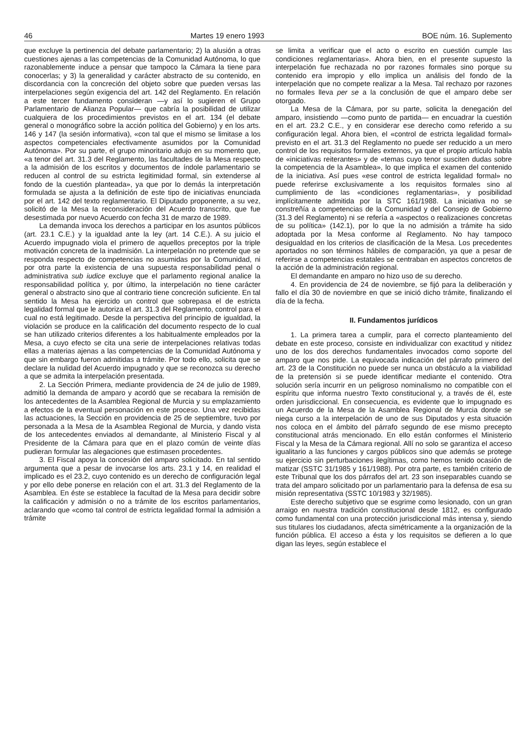46 Martes 19 enero 1993 BOE núm. 16. Suplemento
que excluye la pertinencia del debate parlamentario; 2) la alusión a otras cuestiones ajenas a las competencias de la Comunidad Autónoma, lo que razonablemente induce a pensar que tampoco la Cámara la tiene para conocerlas; y 3) la generalidad y carácter abstracto de su contenido, en discordancia con la concreción del objeto sobre que pueden versas las interpelaciones según exigencia del art. 142 del Reglamento. En relación a este tercer fundamento consideran —y así lo sugieren el Grupo Parlamentario de Alianza Popular— que cabría la posibilidad de utilizar cualquiera de los procedimientos previstos en el art. 134 (el debate general o monográfico sobre la acción política del Gobierno) y en los arts. 146 y 147 (la sesión informativa), «con tal que el mismo se limitase a los aspectos competenciales efectivamente asumidos por la Comunidad Autónoma». Por su parte, el grupo minoritario adujo en su momento que, «a tenor del art. 31.3 del Reglamento, las facultades de la Mesa respecto a la admisión de los escritos y documentos de índole parlamentario se reducen al control de su estricta legitimidad formal, sin extenderse al fondo de la cuestión planteada», ya que por lo demás la interpretación formulada se ajusta a la definición de este tipo de iniciativas enunciada por el art. 142 del texto reglamentario. El Diputado proponente, a su vez, solicitó de la Mesa la reconsideración del Acuerdo transcrito, que fue desestimada por nuevo Acuerdo con fecha 31 de marzo de 1989.
La demanda invoca los derechos a participar en los asuntos públicos (art. 23.1 C.E.) y la igualdad ante la ley (art. 14 C.E.). A su juicio el Acuerdo impugnado viola el primero de aquellos preceptos por la triple motivación concreta de la inadmisión. La interpelación no pretende que se responda respecto de competencias no asumidas por la Comunidad, ni por otra parte la existencia de una supuesta responsabilidad penal o administrativa sub iudice excluye que el parlamento regional analice la responsabilidad política y, por último, la interpelación no tiene carácter general o abstracto sino que al contrario tiene concreción suficiente. En tal sentido la Mesa ha ejercido un control que sobrepasa el de estricta legalidad formal que le autoriza el art. 31.3 del Reglamento, control para el cual no está legitimado. Desde la perspectiva del principio de igualdad, la violación se produce en la calificación del documento respecto de lo cual se han utilizado criterios diferentes a los habitualmente empleados por la Mesa, a cuyo efecto se cita una serie de interpelaciones relativas todas ellas a materias ajenas a las competencias de la Comunidad Autónoma y que sin embargo fueron admitidas a trámite. Por todo ello, solicita que se declare la nulidad del Acuerdo impugnado y que se reconozca su derecho a que se admita la interpelación presentada.
2. La Sección Primera, mediante providencia de 24 de julio de 1989, admitió la demanda de amparo y acordó que se recabara la remisión de los antecedentes de la Asamblea Regional de Murcia y su emplazamiento a efectos de la eventual personación en este proceso. Una vez recibidas las actuaciones, la Sección en providencia de 25 de septiembre, tuvo por personada a la Mesa de la Asamblea Regional de Murcia, y dando vista de los antecedentes enviados al demandante, al Ministerio Fiscal y al Presidente de la Cámara para que en el plazo común de veinte días pudieran formular las alegaciones que estimasen procedentes.
3. El Fiscal apoya la concesión del amparo solicitado. En tal sentido argumenta que a pesar de invocarse los arts. 23.1 y 14, en realidad el implicado es el 23.2, cuyo contenido es un derecho de configuración legal y por ello debe ponerse en relación con el art. 31.3 del Reglamento de la Asamblea. En éste se establece la facultad de la Mesa para decidir sobre la calificación y admisión o no a trámite de los escritos parlamentarios, aclarando que «como tal control de estricta legalidad formal la admisión a trámite
se limita a verificar que el acto o escrito en cuestión cumple las condiciones reglamentarias». Ahora bien, en el presente supuesto la interpelación fue rechazada no por razones formales sino porque su contenido era impropio y ello implica un análisis del fondo de la interpelación que no compete realizar a la Mesa. Tal rechazo por razones no formales lleva per se a la conclusión de que el amparo debe ser otorgado.
La Mesa de la Cámara, por su parte, solicita la denegación del amparo, insistiendo —como punto de partida— en encuadrar la cuestión en el art. 23.2 C.E., y en considerar ese derecho como referido a su configuración legal. Ahora bien, el «control de estricta legalidad formal» previsto en el art. 31.3 del Reglamento no puede ser reducido a un mero control de los requisitos formales externos, ya que el propio artículo habla de «iniciativas reiterantes» y de «temas cuyo tenor susciten dudas sobre la competencia de la Asamblea», lo que implica el examen del contenido de la iniciativa. Así pues «ese control de estricta legalidad formal» no puede referirse exclusivamente a los requisitos formales sino al cumplimiento de las «condiciones reglamentarias», y posibilidad implícitamente admitida por la STC 161/1988. La iniciativa no se constreñía a competencias de la Comunidad y del Consejo de Gobierno (31.3 del Reglamento) ni se refería a «aspectos o realizaciones concretas de su política» (142.1), por lo que la no admisión a trámite ha sido adoptada por la Mesa conforme al Reglamento. No hay tampoco desigualdad en los criterios de clasificación de la Mesa. Los precedentes aportados no son términos hábiles de comparación, ya que a pesar de referirse a competencias estatales se centraban en aspectos concretos de la acción de la administración regional.
El demandante en amparo no hizo uso de su derecho.
4. En providencia de 24 de noviembre, se fijó para la deliberación y fallo el día 30 de noviembre en que se inició dicho trámite, finalizando el día de la fecha.
II. Fundamentos jurídicos
1. La primera tarea a cumplir, para el correcto planteamiento del debate en este proceso, consiste en individualizar con exactitud y nitidez uno de los dos derechos fundamentales invocados como soporte del amparo que nos pide. La equivocada indicación del párrafo primero del art. 23 de la Constitución no puede ser nunca un obstáculo a la viabilidad de la pretensión si se puede identificar mediante el contenido. Otra solución sería incurrir en un peligroso nominalismo no compatible con el espíritu que informa nuestro Texto constitucional y, a través de él, este orden jurisdiccional. En consecuencia, es evidente que lo impugnado es un Acuerdo de la Mesa de la Asamblea Regional de Murcia donde se niega curso a la interpelación de uno de sus Diputados y esta situación nos coloca en el ámbito del párrafo segundo de ese mismo precepto constitucional atrás mencionado. En ello están conformes el Ministerio Fiscal y la Mesa de la Cámara regional. Allí no solo se garantiza el acceso igualitario a las funciones y cargos públicos sino que además se protege su ejercicio sin perturbaciones ilegítimas, como hemos tenido ocasión de matizar (SSTC 31/1985 y 161/1988). Por otra parte, es también criterio de este Tribunal que los dos párrafos del art. 23 son inseparables cuando se trata del amparo solicitado por un parlamentario para la defensa de esa su misión representativa (SSTC 10/1983 y 32/1985).
Este derecho subjetivo que se esgrime como lesionado, con un gran arraigo en nuestra tradición constitucional desde 1812, es configurado como fundamental con una protección jurisdiccional más intensa y, siendo sus titulares los ciudadanos, afecta simétricamente a la organización de la función pública. El acceso a ésta y los requisitos se defieren a lo que digan las leyes, según establece el